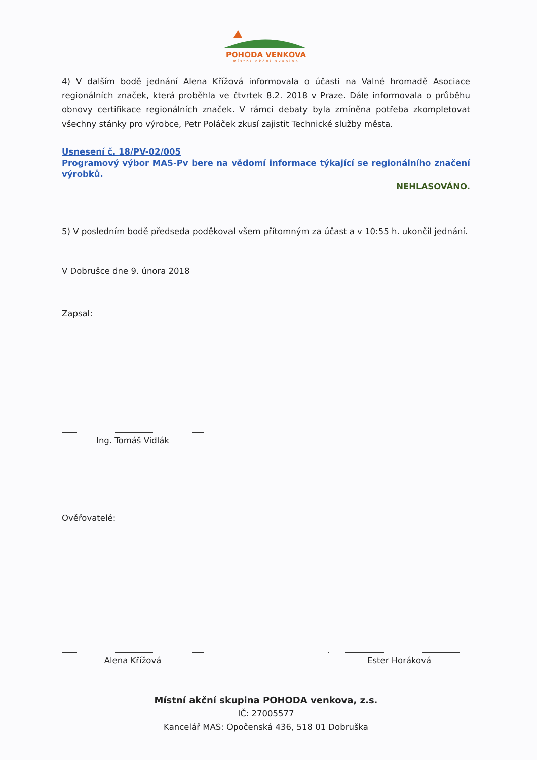POHODA VENKOVA
místní akční skupina
4) V dalším bodě jednání Alena Křížová informovala o účasti na Valné hromadě Asociace regionálních značek, která proběhla ve čtvrtek 8.2. 2018 v Praze. Dále informovala o průběhu obnovy certifikace regionálních značek. V rámci debaty byla zmíněna potřeba zkompletovat všechny stánky pro výrobce, Petr Poláček zkusí zajistit Technické služby města.
Usnesení č. 18/PV-02/005
Programový výbor MAS-Pv bere na vědomí informace týkající se regionálního značení výrobků.
NEHLASOVÁNO.
5) V posledním bodě předseda poděkoval všem přítomným za účast a v 10:55 h. ukončil jednání.
V Dobrušce dne 9. února 2018
Zapsal:
Ing. Tomáš Vidlák
Ověřovatelé:
Alena Křížová Ester Horáková
Místní akční skupina POHODA venkova, z.s.
IČ: 27005577
Kancelář MAS: Opočenská 436, 518 01 Dobruška